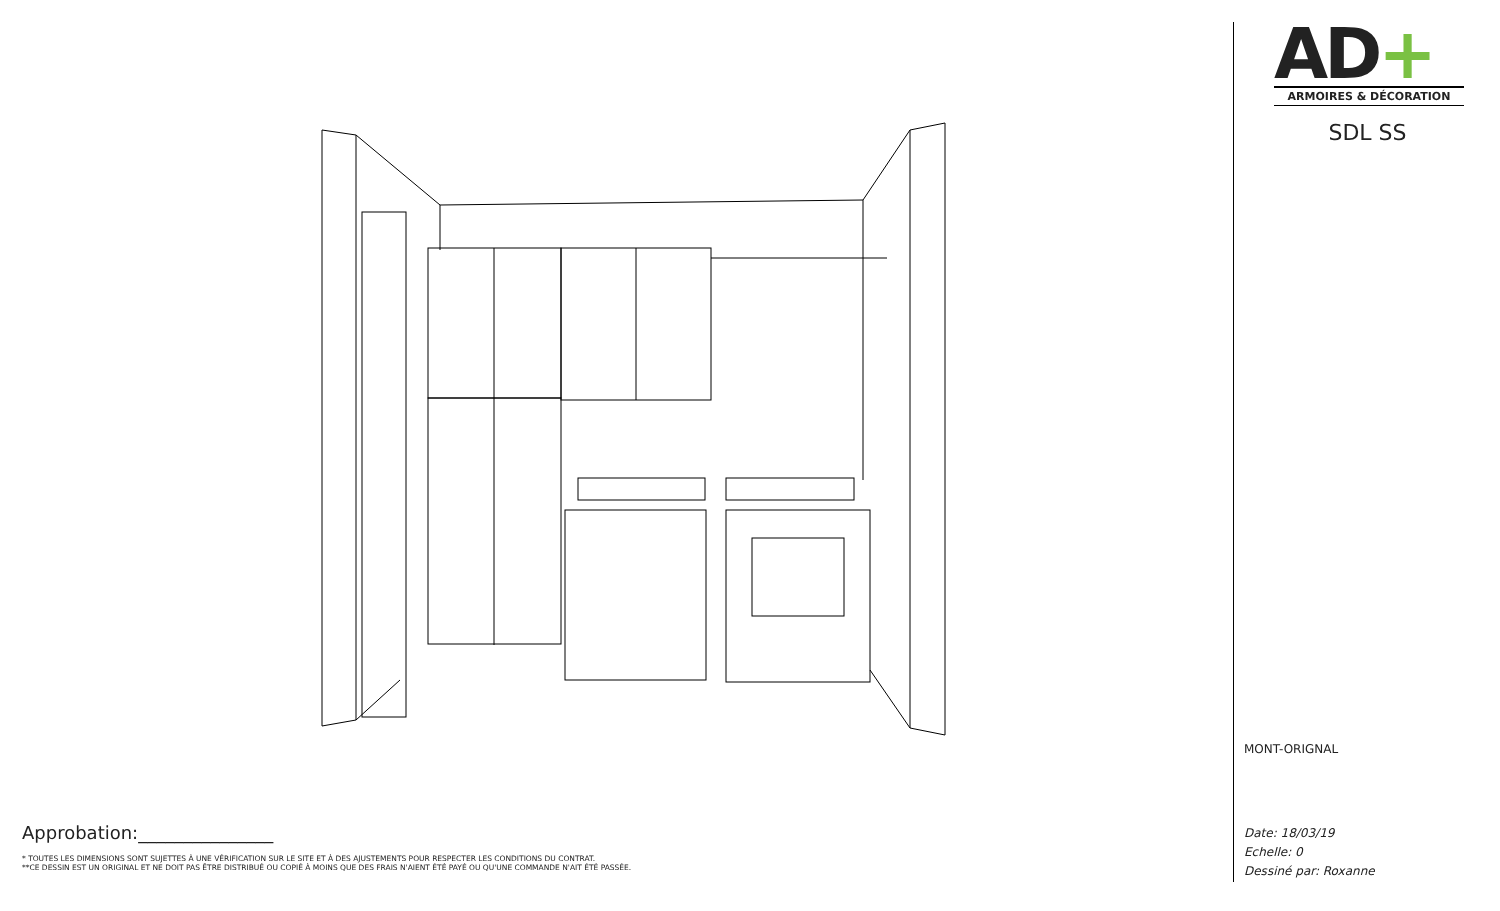Approbation:_______________
* TOUTES LES DIMENSIONS SONT SUJETTES À UNE VÉRIFICATION SUR LE SITE ET À DES AJUSTEMENTS POUR RESPECTER LES CONDITIONS DU CONTRAT.
**CE DESSIN EST UN ORIGINAL ET NE DOIT PAS ÊTRE DISTRIBUÉ OU COPIÉ À MOINS QUE DES FRAIS N'AIENT ÉTÉ PAYÉ OU QU'UNE COMMANDE N'AIT ÉTÉ PASSÉE.
AD+
ARMOIRES & DÉCORATION
SDL SS
MONT-ORIGNAL
Date: 18/03/19
Echelle: 0
Dessiné par: Roxanne